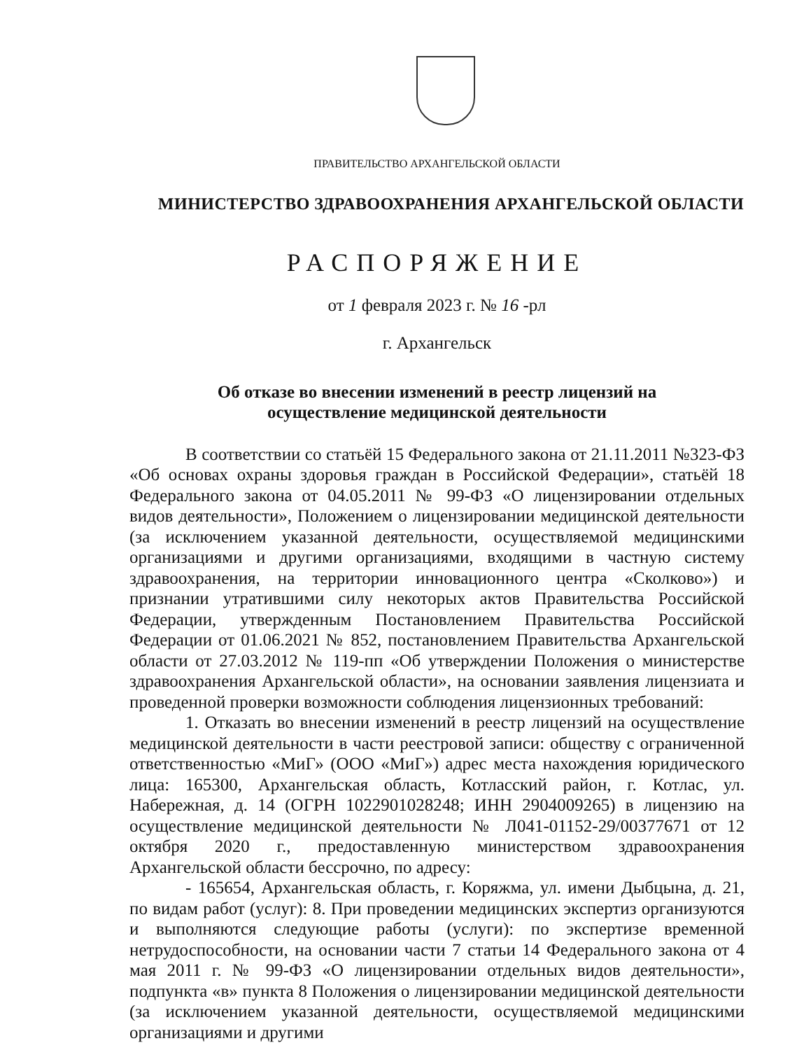ПРАВИТЕЛЬСТВО АРХАНГЕЛЬСКОЙ ОБЛАСТИ
МИНИСТЕРСТВО ЗДРАВООХРАНЕНИЯ АРХАНГЕЛЬСКОЙ ОБЛАСТИ
РАСПОРЯЖЕНИЕ
от 1 февраля 2023 г. № 16 -рл
г. Архангельск
Об отказе во внесении изменений в реестр лицензий на
осуществление медицинской деятельности
В соответствии со статьёй 15 Федерального закона от 21.11.2011 №323-ФЗ «Об основах охраны здоровья граждан в Российской Федерации», статьёй 18 Федерального закона от 04.05.2011 № 99-ФЗ «О лицензировании отдельных видов деятельности», Положением о лицензировании медицинской деятельности (за исключением указанной деятельности, осуществляемой медицинскими организациями и другими организациями, входящими в частную систему здравоохранения, на территории инновационного центра «Сколково») и признании утратившими силу некоторых актов Правительства Российской Федерации, утвержденным Постановлением Правительства Российской Федерации от 01.06.2021 № 852, постановлением Правительства Архангельской области от 27.03.2012 № 119-пп «Об утверждении Положения о министерстве здравоохранения Архангельской области», на основании заявления лицензиата и проведенной проверки возможности соблюдения лицензионных требований:
1. Отказать во внесении изменений в реестр лицензий на осуществление медицинской деятельности в части реестровой записи: обществу с ограниченной ответственностью «МиГ» (ООО «МиГ») адрес места нахождения юридического лица: 165300, Архангельская область, Котласский район, г. Котлас, ул. Набережная, д. 14 (ОГРН 1022901028248; ИНН 2904009265) в лицензию на осуществление медицинской деятельности № Л041-01152-29/00377671 от 12 октября 2020 г., предоставленную министерством здравоохранения Архангельской области бессрочно, по адресу:
- 165654, Архангельская область, г. Коряжма, ул. имени Дыбцына, д. 21, по видам работ (услуг): 8. При проведении медицинских экспертиз организуются и выполняются следующие работы (услуги): по экспертизе временной нетрудоспособности, на основании части 7 статьи 14 Федерального закона от 4 мая 2011 г. № 99-ФЗ «О лицензировании отдельных видов деятельности», подпункта «в» пункта 8 Положения о лицензировании медицинской деятельности (за исключением указанной деятельности, осуществляемой медицинскими организациями и другими